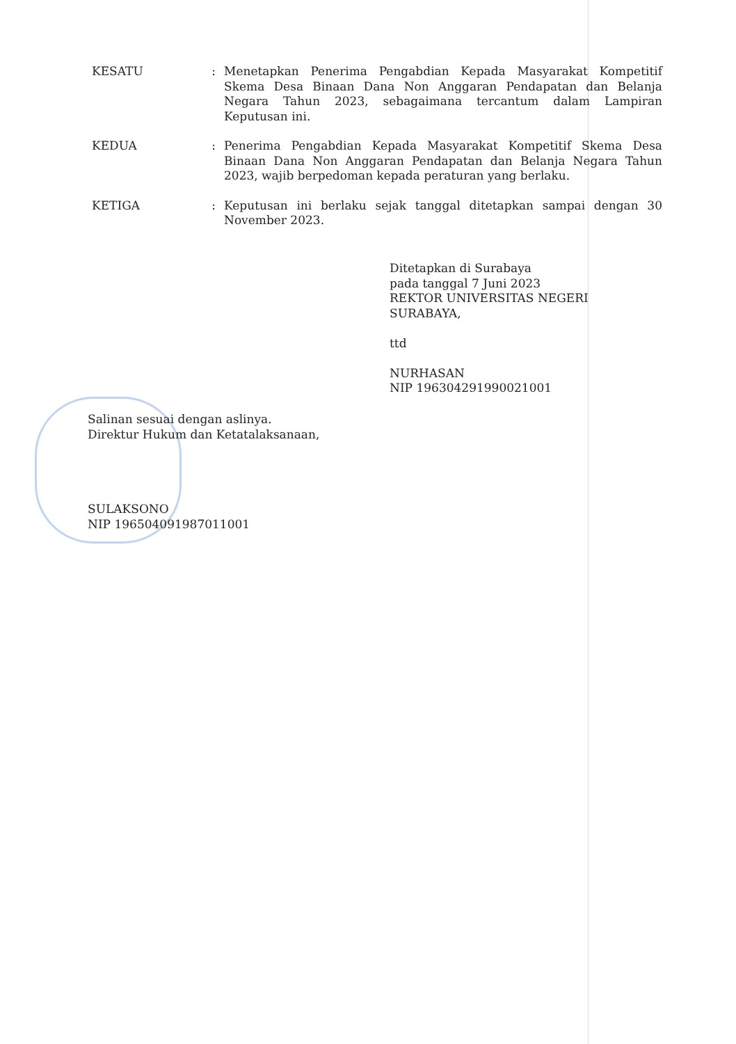KESATU : Menetapkan Penerima Pengabdian Kepada Masyarakat Kompetitif Skema Desa Binaan Dana Non Anggaran Pendapatan dan Belanja Negara Tahun 2023, sebagaimana tercantum dalam Lampiran Keputusan ini.
KEDUA : Penerima Pengabdian Kepada Masyarakat Kompetitif Skema Desa Binaan Dana Non Anggaran Pendapatan dan Belanja Negara Tahun 2023, wajib berpedoman kepada peraturan yang berlaku.
KETIGA : Keputusan ini berlaku sejak tanggal ditetapkan sampai dengan 30 November 2023.
Ditetapkan di Surabaya
pada tanggal 7 Juni 2023
REKTOR UNIVERSITAS NEGERI
SURABAYA,
ttd
NURHASAN
NIP 196304291990021001
Salinan sesuai dengan aslinya.
Direktur Hukum dan Ketatalaksanaan,
SULAKSONO
NIP 196504091987011001